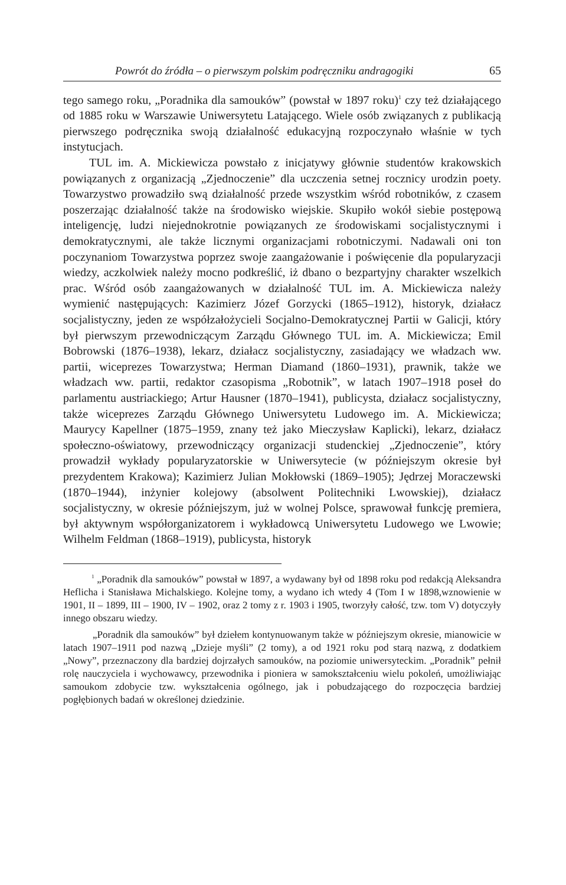Powrót do źródła – o pierwszym polskim podręczniku andragogiki 65
tego samego roku, „Poradnika dla samouków” (powstał w 1897 roku)<sup>1</sup> czy też działającego od 1885 roku w Warszawie Uniwersytetu Latającego. Wiele osób związanych z publikacją pierwszego podręcznika swoją działalność edukacyjną rozpoczynało właśnie w tych instytucjach.
TUL im. A. Mickiewicza powstało z inicjatywy głównie studentów krakowskich powiązanych z organizacją „Zjednoczenie” dla uczczenia setnej rocznicy urodzin poety. Towarzystwo prowadziło swą działalność przede wszystkim wśród robotników, z czasem poszerzając działalność także na środowisko wiejskie. Skupiło wokół siebie postępową inteligencję, ludzi niejednokrotnie powiązanych ze środowiskami socjalistycznymi i demokratycznymi, ale także licznymi organizacjami robotniczymi. Nadawali oni ton poczynaniom Towarzystwa poprzez swoje zaangażowanie i poświęcenie dla popularyzacji wiedzy, aczkolwiek należy mocno podkreślić, iż dbano o bezpartyjny charakter wszelkich prac. Wśród osób zaangażowanych w działalność TUL im. A. Mickiewicza należy wymienić następujących: Kazimierz Józef Gorzycki (1865–1912), historyk, działacz socjalistyczny, jeden ze współzałożycieli Socjalno-Demokratycznej Partii w Galicji, który był pierwszym przewodniczącym Zarządu Głównego TUL im. A. Mickiewicza; Emil Bobrowski (1876–1938), lekarz, działacz socjalistyczny, zasiadający we władzach ww. partii, wiceprezes Towarzystwa; Herman Diamand (1860–1931), prawnik, także we władzach ww. partii, redaktor czasopisma „Robotnik”, w latach 1907–1918 poseł do parlamentu austriackiego; Artur Hausner (1870–1941), publicysta, działacz socjalistyczny, także wiceprezes Zarządu Głównego Uniwersytetu Ludowego im. A. Mickiewicza; Maurycy Kapellner (1875–1959, znany też jako Mieczysław Kaplicki), lekarz, działacz społeczno-oświatowy, przewodniczący organizacji studenckiej „Zjednoczenie”, który prowadził wykłady popularyzatorskie w Uniwersytecie (w późniejszym okresie był prezydentem Krakowa); Kazimierz Julian Mokłowski (1869–1905); Jędrzej Moraczewski (1870–1944), inżynier kolejowy (absolwent Politechniki Lwowskiej), działacz socjalistyczny, w okresie późniejszym, już w wolnej Polsce, sprawował funkcję premiera, był aktywnym współorganizatorem i wykładowcą Uniwersytetu Ludowego we Lwowie; Wilhelm Feldman (1868–1919), publicysta, historyk
<sup>1</sup> „Poradnik dla samouków” powstał w 1897, a wydawany był od 1898 roku pod redakcją Aleksandra Heflicha i Stanisława Michalskiego. Kolejne tomy, a wydano ich wtedy 4 (Tom I w 1898,wznowienie w 1901, II – 1899, III – 1900, IV – 1902, oraz 2 tomy z r. 1903 i 1905, tworzyły całość, tzw. tom V) dotyczyły innego obszaru wiedzy.
„Poradnik dla samouków” był dziełem kontynuowanym także w późniejszym okresie, mianowicie w latach 1907–1911 pod nazwą „Dzieje myśli” (2 tomy), a od 1921 roku pod starą nazwą, z dodatkiem „Nowy”, przeznaczony dla bardziej dojrzałych samouków, na poziomie uniwersyteckim. „Poradnik” pełnił rolę nauczyciela i wychowawcy, przewodnika i pioniera w samokształceniu wielu pokoleń, umożliwiając samoukom zdobycie tzw. wykształcenia ogólnego, jak i pobudzającego do rozpoczęcia bardziej pogłębionych badań w określonej dziedzinie.